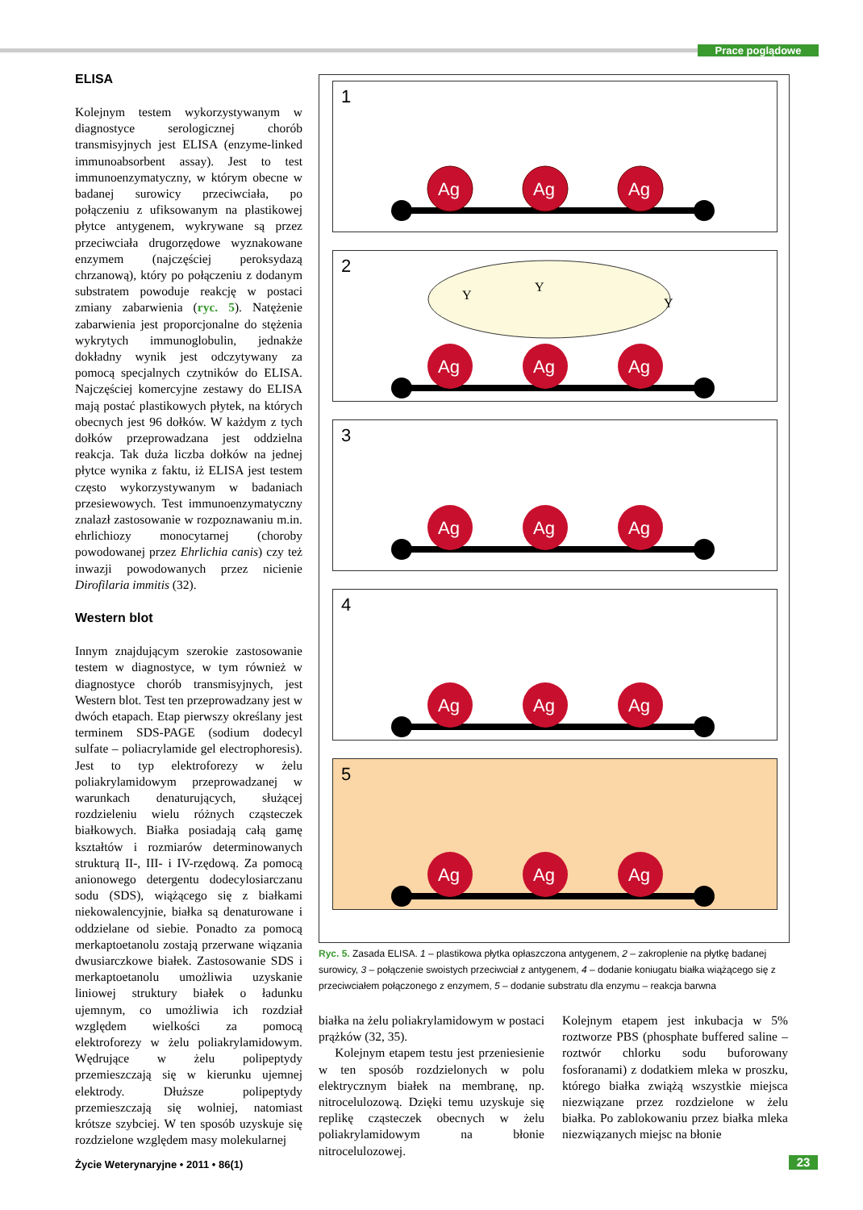Prace poglądowe
ELISA
Kolejnym testem wykorzystywanym w diagnostyce serologicznej chorób transmisyjnych jest ELISA (enzyme-linked immunoabsorbent assay). Jest to test immunoenzymatyczny, w którym obecne w badanej surowicy przeciwciała, po połączeniu z ufiksowanym na plastikowej płytce antygenem, wykrywane są przez przeciwciała drugorzędowe wyznakowane enzymem (najczęściej peroksydazą chrzanową), który po połączeniu z dodanym substratem powoduje reakcję w postaci zmiany zabarwienia (ryc. 5). Natężenie zabarwienia jest proporcjonalne do stężenia wykrytych immunoglobulin, jednakże dokładny wynik jest odczytywany za pomocą specjalnych czytników do ELISA. Najczęściej komercyjne zestawy do ELISA mają postać plastikowych płytek, na których obecnych jest 96 dołków. W każdym z tych dołków przeprowadzana jest oddzielna reakcja. Tak duża liczba dołków na jednej płytce wynika z faktu, iż ELISA jest testem często wykorzystywanym w badaniach przesiewowych. Test immunoenzymatyczny znalazł zastosowanie w rozpoznawaniu m.in. ehrlichiozy monocytarnej (choroby powodowanej przez Ehrlichia canis) czy też inwazji powodowanych przez nicienie Dirofilaria immitis (32).
Western blot
Innym znajdującym szerokie zastosowanie testem w diagnostyce, w tym również w diagnostyce chorób transmisyjnych, jest Western blot. Test ten przeprowadzany jest w dwóch etapach. Etap pierwszy określany jest terminem SDS-PAGE (sodium dodecyl sulfate – poliacrylamide gel electrophoresis). Jest to typ elektroforezy w żelu poliakrylamidowym przeprowadzanej w warunkach denaturujących, służącej rozdzieleniu wielu różnych cząsteczek białkowych. Białka posiadają całą gamę kształtów i rozmiarów determinowanych strukturą II-, III- i IV-rzędową. Za pomocą anionowego detergentu dodecylosiarczanu sodu (SDS), wiążącego się z białkami niekowalencyjnie, białka są denaturowane i oddzielane od siebie. Ponadto za pomocą merkaptoetanolu zostają przerwane wiązania dwusiarczkowe białek. Zastosowanie SDS i merkaptoetanolu umożliwia uzyskanie liniowej struktury białek o ładunku ujemnym, co umożliwia ich rozdział względem wielkości za pomocą elektroforezy w żelu poliakrylamidowym. Wędrujące w żelu polipeptydy przemieszczają się w kierunku ujemnej elektrody. Dłuższe polipeptydy przemieszczają się wolniej, natomiast krótsze szybciej. W ten sposób uzyskuje się rozdzielone względem masy molekularnej
1
Ag
Ag
Ag
2
Y
Y
Y
Ag
Ag
Ag
3
Ag
Ag
Ag
4
Ag
Ag
Ag
5
Ag
Ag
Ag
Ryc. 5. Zasada ELISA. 1 – plastikowa płytka opłaszczona antygenem, 2 – zakroplenie na płytkę badanej surowicy, 3 – połączenie swoistych przeciwciał z antygenem, 4 – dodanie koniugatu białka wiążącego się z przeciwciałem połączonego z enzymem, 5 – dodanie substratu dla enzymu – reakcja barwna
białka na żelu poliakrylamidowym w postaci prążków (32, 35).
Kolejnym etapem testu jest przeniesienie w ten sposób rozdzielonych w polu elektrycznym białek na membranę, np. nitrocelulozową. Dzięki temu uzyskuje się replikę cząsteczek obecnych w żelu poliakrylamidowym na błonie nitrocelulozowej.
Kolejnym etapem jest inkubacja w 5% roztworze PBS (phosphate buffered saline – roztwór chlorku sodu buforowany fosforanami) z dodatkiem mleka w proszku, którego białka zwiążą wszystkie miejsca niezwiązane przez rozdzielone w żelu białka. Po zablokowaniu przez białka mleka niezwiązanych miejsc na błonie
Życie Weterynaryjne • 2011 • 86(1)
23